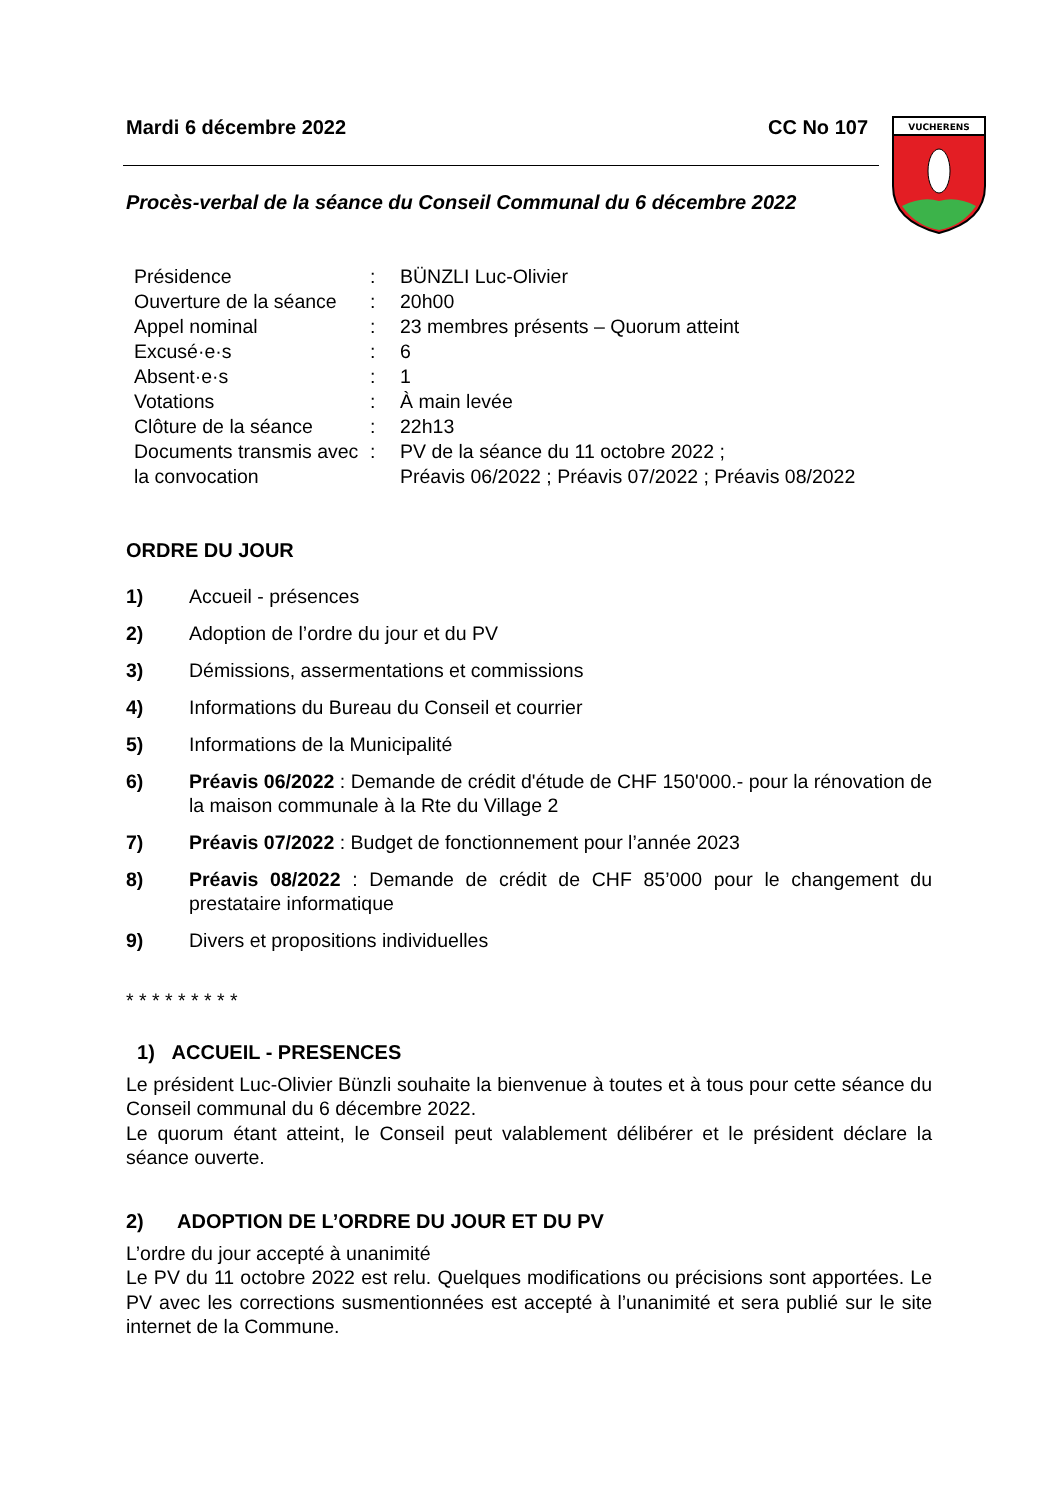VUCHERENS
Mardi 6 décembre 2022 CC No 107
Procès-verbal de la séance du Conseil Communal du 6 décembre 2022
| Présidence | : | BÜNZLI Luc-Olivier |
| Ouverture de la séance | : | 20h00 |
| Appel nominal | : | 23 membres présents – Quorum atteint |
| Excusé·e·s | : | 6 |
| Absent·e·s | : | 1 |
| Votations | : | À main levée |
| Clôture de la séance | : | 22h13 |
| Documents transmis avec la convocation | : | PV de la séance du 11 octobre 2022 ; Préavis 06/2022 ; Préavis 07/2022 ; Préavis 08/2022 |
ORDRE DU JOUR
1) Accueil - présences
2) Adoption de l’ordre du jour et du PV
3) Démissions, assermentations et commissions
4) Informations du Bureau du Conseil et courrier
5) Informations de la Municipalité
6) Préavis 06/2022 : Demande de crédit d'étude de CHF 150'000.- pour la rénovation de la maison communale à la Rte du Village 2
7) Préavis 07/2022 : Budget de fonctionnement pour l’année 2023
8) Préavis 08/2022 : Demande de crédit de CHF 85’000 pour le changement du prestataire informatique
9) Divers et propositions individuelles
* * * * * * * * *
1) ACCUEIL - PRESENCES
Le président Luc-Olivier Bünzli souhaite la bienvenue à toutes et à tous pour cette séance du Conseil communal du 6 décembre 2022.
Le quorum étant atteint, le Conseil peut valablement délibérer et le président déclare la séance ouverte.
2) ADOPTION DE L’ORDRE DU JOUR ET DU PV
L’ordre du jour accepté à unanimité
Le PV du 11 octobre 2022 est relu. Quelques modifications ou précisions sont apportées. Le PV avec les corrections susmentionnées est accepté à l’unanimité et sera publié sur le site internet de la Commune.